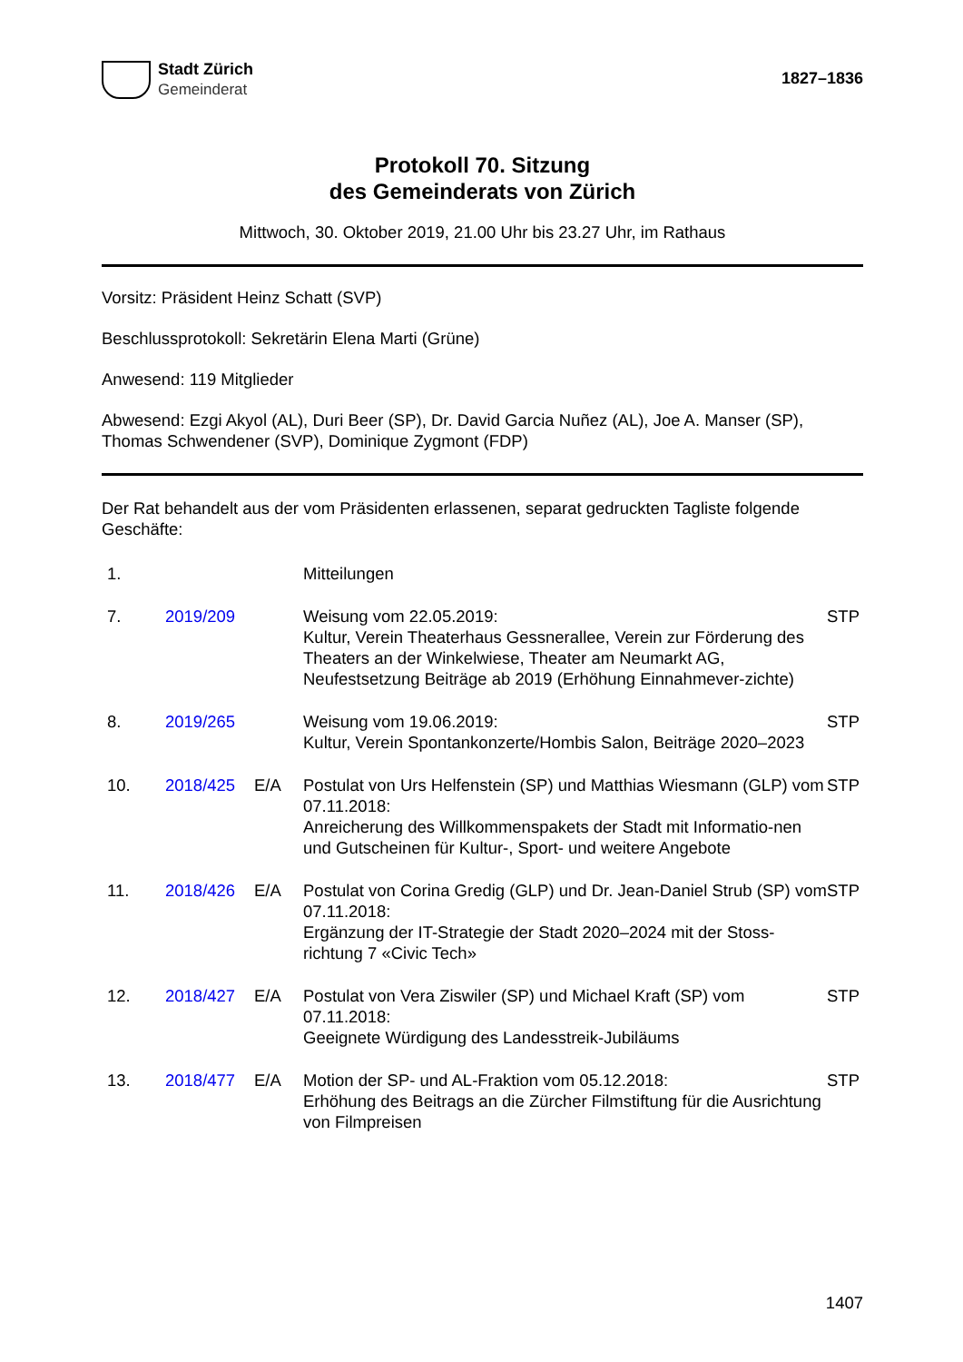Stadt Zürich
Gemeinderat
1827–1836
Protokoll 70. Sitzung
des Gemeinderats von Zürich
Mittwoch, 30. Oktober 2019, 21.00 Uhr bis 23.27 Uhr, im Rathaus
Vorsitz: Präsident Heinz Schatt (SVP)
Beschlussprotokoll: Sekretärin Elena Marti (Grüne)
Anwesend: 119 Mitglieder
Abwesend: Ezgi Akyol (AL), Duri Beer (SP), Dr. David Garcia Nuñez (AL), Joe A. Manser (SP), Thomas Schwendener (SVP), Dominique Zygmont (FDP)
Der Rat behandelt aus der vom Präsidenten erlassenen, separat gedruckten Tagliste folgende Geschäfte:
| 1. | | | Mitteilungen | |
| 7. | 2019/209 | | Weisung vom 22.05.2019: Kultur, Verein Theaterhaus Gessnerallee, Verein zur Förderung des Theaters an der Winkelwiese, Theater am Neumarkt AG, Neufestsetzung Beiträge ab 2019 (Erhöhung Einnahmever-zichte) | STP |
| 8. | 2019/265 | | Weisung vom 19.06.2019: Kultur, Verein Spontankonzerte/Hombis Salon, Beiträge 2020–2023 | STP |
| 10. | 2018/425 | E/A | Postulat von Urs Helfenstein (SP) und Matthias Wiesmann (GLP) vom 07.11.2018: Anreicherung des Willkommenspakets der Stadt mit Informatio-nen und Gutscheinen für Kultur-, Sport- und weitere Angebote | STP |
| 11. | 2018/426 | E/A | Postulat von Corina Gredig (GLP) und Dr. Jean-Daniel Strub (SP) vom 07.11.2018: Ergänzung der IT-Strategie der Stadt 2020–2024 mit der Stoss-richtung 7 «Civic Tech» | STP |
| 12. | 2018/427 | E/A | Postulat von Vera Ziswiler (SP) und Michael Kraft (SP) vom 07.11.2018: Geeignete Würdigung des Landesstreik-Jubiläums | STP |
| 13. | 2018/477 | E/A | Motion der SP- und AL-Fraktion vom 05.12.2018: Erhöhung des Beitrags an die Zürcher Filmstiftung für die Ausrichtung von Filmpreisen | STP |
1407